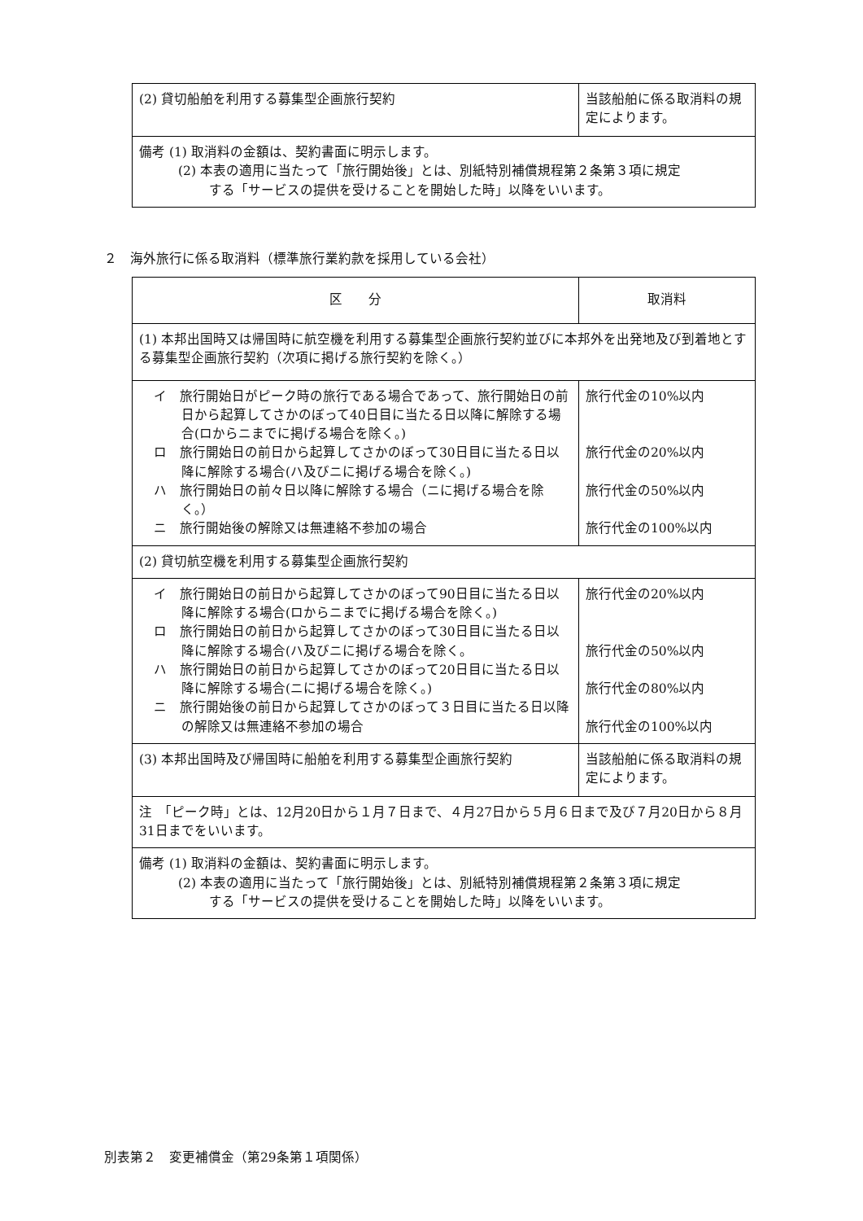| (2) 貸切船舶を利用する募集型企画旅行契約 | 当該船舶に係る取消料の規定によります。 |
| 備考 (1) 取消料の金額は、契約書面に明示します。 (2) 本表の適用に当たって「旅行開始後」とは、別紙特別補償規程第２条第３項に規定 する「サービスの提供を受けることを開始した時」以降をいいます。 | |
２　海外旅行に係る取消料（標準旅行業約款を採用している会社）
| 区 分 | 取消料 |
| (1) 本邦出国時又は帰国時に航空機を利用する募集型企画旅行契約並びに本邦外を出発地及び到着地とする募集型企画旅行契約（次項に掲げる旅行契約を除く。） | |
| イ 旅行開始日がピーク時の旅行である場合であって、旅行開始日の前日から起算してさかのぼって40日目に当たる日以降に解除する場合(ロからニまでに掲げる場合を除く。) ロ 旅行開始日の前日から起算してさかのぼって30日目に当たる日以降に解除する場合(ハ及びニに掲げる場合を除く。) ハ 旅行開始日の前々日以降に解除する場合（ニに掲げる場合を除く。） ニ 旅行開始後の解除又は無連絡不参加の場合 | 旅行代金の10%以内 旅行代金の20%以内 旅行代金の50%以内 旅行代金の100%以内 |
| (2) 貸切航空機を利用する募集型企画旅行契約 | |
| イ 旅行開始日の前日から起算してさかのぼって90日目に当たる日以降に解除する場合(ロからニまでに掲げる場合を除く。) ロ 旅行開始日の前日から起算してさかのぼって30日目に当たる日以降に解除する場合(ハ及びニに掲げる場合を除く。 ハ 旅行開始日の前日から起算してさかのぼって20日目に当たる日以降に解除する場合(ニに掲げる場合を除く。) ニ 旅行開始後の前日から起算してさかのぼって３日目に当たる日以降の解除又は無連絡不参加の場合 | 旅行代金の20%以内 旅行代金の50%以内 旅行代金の80%以内 旅行代金の100%以内 |
| (3) 本邦出国時及び帰国時に船舶を利用する募集型企画旅行契約 | 当該船舶に係る取消料の規定によります。 |
| 注 「ピーク時」とは、12月20日から１月７日まで、４月27日から５月６日まで及び７月20日から８月31日までをいいます。 | |
| 備考 (1) 取消料の金額は、契約書面に明示します。 (2) 本表の適用に当たって「旅行開始後」とは、別紙特別補償規程第２条第３項に規定 する「サービスの提供を受けることを開始した時」以降をいいます。 | |
別表第２　変更補償金（第29条第１項関係）